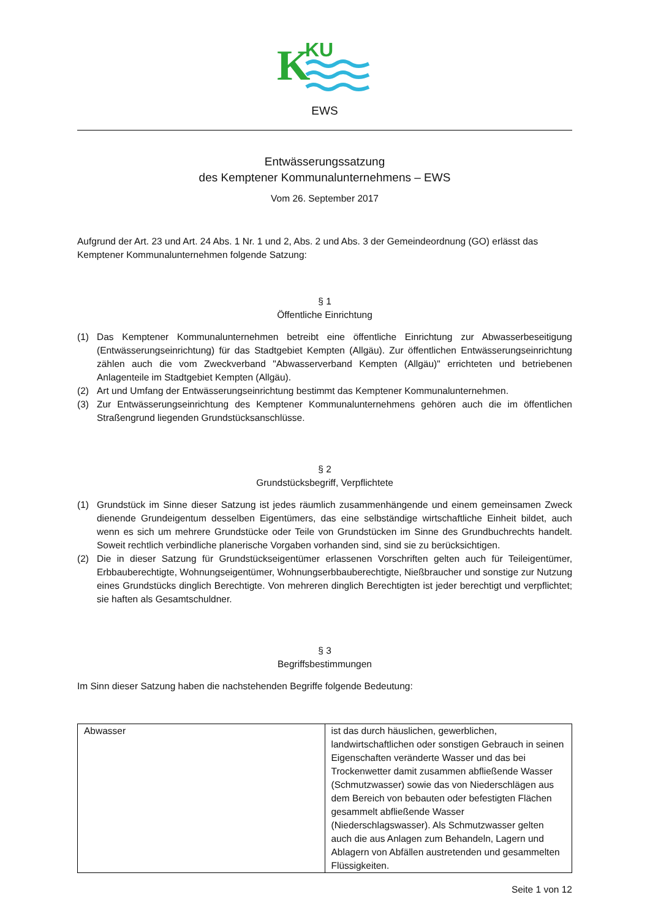K
KU
EWS
Entwässerungssatzung
des Kemptener Kommunalunternehmens – EWS
Vom 26. September 2017
Aufgrund der Art. 23 und Art. 24 Abs. 1 Nr. 1 und 2, Abs. 2 und Abs. 3 der Gemeindeordnung (GO) erlässt das Kemptener Kommunalunternehmen folgende Satzung:
§ 1
Öffentliche Einrichtung
(1) Das Kemptener Kommunalunternehmen betreibt eine öffentliche Einrichtung zur Abwasserbeseitigung (Entwässerungseinrichtung) für das Stadtgebiet Kempten (Allgäu). Zur öffentlichen Entwässerungseinrichtung zählen auch die vom Zweckverband "Abwasserverband Kempten (Allgäu)" errichteten und betriebenen Anlagenteile im Stadtgebiet Kempten (Allgäu).
(2) Art und Umfang der Entwässerungseinrichtung bestimmt das Kemptener Kommunalunternehmen.
(3) Zur Entwässerungseinrichtung des Kemptener Kommunalunternehmens gehören auch die im öffentlichen Straßengrund liegenden Grundstücksanschlüsse.
§ 2
Grundstücksbegriff, Verpflichtete
(1) Grundstück im Sinne dieser Satzung ist jedes räumlich zusammenhängende und einem gemeinsamen Zweck dienende Grundeigentum desselben Eigentümers, das eine selbständige wirtschaftliche Einheit bildet, auch wenn es sich um mehrere Grundstücke oder Teile von Grundstücken im Sinne des Grundbuchrechts handelt. Soweit rechtlich verbindliche planerische Vorgaben vorhanden sind, sind sie zu berücksichtigen.
(2) Die in dieser Satzung für Grundstückseigentümer erlassenen Vorschriften gelten auch für Teileigentümer, Erbbauberechtigte, Wohnungseigentümer, Wohnungserbbauberechtigte, Nießbraucher und sonstige zur Nutzung eines Grundstücks dinglich Berechtigte. Von mehreren dinglich Berechtigten ist jeder berechtigt und verpflichtet; sie haften als Gesamtschuldner.
§ 3
Begriffsbestimmungen
Im Sinn dieser Satzung haben die nachstehenden Begriffe folgende Bedeutung:
| Abwasser | ist das durch häuslichen, gewerblichen, landwirtschaftlichen oder sonstigen Gebrauch in seinen Eigenschaften veränderte Wasser und das bei Trockenwetter damit zusammen abfließende Wasser (Schmutzwasser) sowie das von Niederschlägen aus dem Bereich von bebauten oder befestigten Flächen gesammelt abfließende Wasser (Niederschlagswasser). Als Schmutzwasser gelten auch die aus Anlagen zum Behandeln, Lagern und Ablagern von Abfällen austretenden und gesammelten Flüssigkeiten. |
Seite 1 von 12